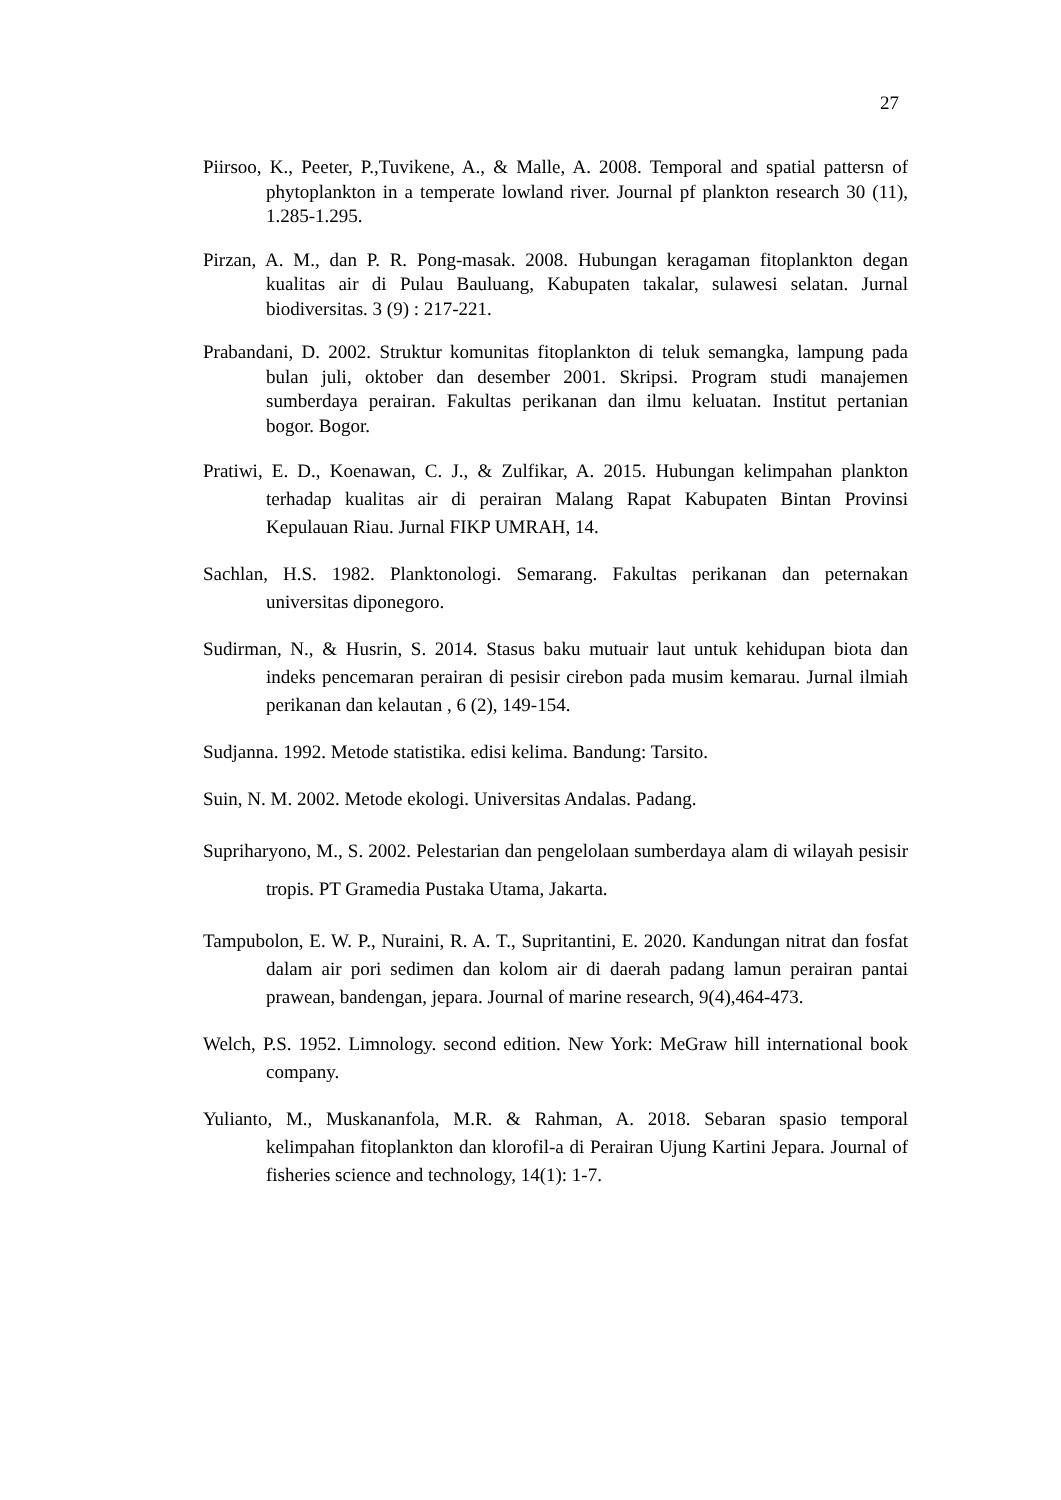27
Piirsoo, K., Peeter, P.,Tuvikene, A., & Malle, A. 2008. Temporal and spatial pattersn of phytoplankton in a temperate lowland river. Journal pf plankton research 30 (11), 1.285-1.295.
Pirzan, A. M., dan P. R. Pong-masak. 2008. Hubungan keragaman fitoplankton degan kualitas air di Pulau Bauluang, Kabupaten takalar, sulawesi selatan. Jurnal biodiversitas. 3 (9) : 217-221.
Prabandani, D. 2002. Struktur komunitas fitoplankton di teluk semangka, lampung pada bulan juli, oktober dan desember 2001. Skripsi. Program studi manajemen sumberdaya perairan. Fakultas perikanan dan ilmu keluatan. Institut pertanian bogor. Bogor.
Pratiwi, E. D., Koenawan, C. J., & Zulfikar, A. 2015. Hubungan kelimpahan plankton terhadap kualitas air di perairan Malang Rapat Kabupaten Bintan Provinsi Kepulauan Riau. Jurnal FIKP UMRAH, 14.
Sachlan, H.S. 1982. Planktonologi. Semarang. Fakultas perikanan dan peternakan universitas diponegoro.
Sudirman, N., & Husrin, S. 2014. Stasus baku mutuair laut untuk kehidupan biota dan indeks pencemaran perairan di pesisir cirebon pada musim kemarau. Jurnal ilmiah perikanan dan kelautan , 6 (2), 149-154.
Sudjanna. 1992. Metode statistika. edisi kelima. Bandung: Tarsito.
Suin, N. M. 2002. Metode ekologi. Universitas Andalas. Padang.
Supriharyono, M., S. 2002. Pelestarian dan pengelolaan sumberdaya alam di wilayah pesisir tropis. PT Gramedia Pustaka Utama, Jakarta.
Tampubolon, E. W. P., Nuraini, R. A. T., Supritantini, E. 2020. Kandungan nitrat dan fosfat dalam air pori sedimen dan kolom air di daerah padang lamun perairan pantai prawean, bandengan, jepara. Journal of marine research, 9(4),464-473.
Welch, P.S. 1952. Limnology. second edition. New York: MeGraw hill international book company.
Yulianto, M., Muskananfola, M.R. & Rahman, A. 2018. Sebaran spasio temporal kelimpahan fitoplankton dan klorofil-a di Perairan Ujung Kartini Jepara. Journal of fisheries science and technology, 14(1): 1-7.